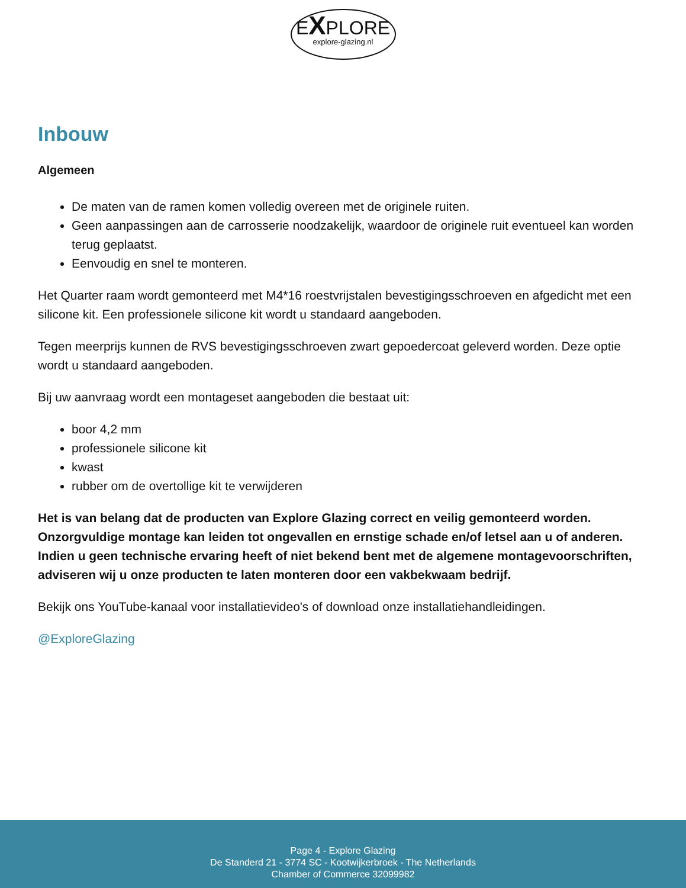EXPLORE
explore-glazing.nl
Inbouw
Algemeen
De maten van de ramen komen volledig overeen met de originele ruiten.
Geen aanpassingen aan de carrosserie noodzakelijk, waardoor de originele ruit eventueel kan worden terug geplaatst.
Eenvoudig en snel te monteren.
Het Quarter raam wordt gemonteerd met M4*16 roestvrijstalen bevestigingsschroeven en afgedicht met een silicone kit. Een professionele silicone kit wordt u standaard aangeboden.
Tegen meerprijs kunnen de RVS bevestigingsschroeven zwart gepoedercoat geleverd worden. Deze optie wordt u standaard aangeboden.
Bij uw aanvraag wordt een montageset aangeboden die bestaat uit:
boor 4,2 mm
professionele silicone kit
kwast
rubber om de overtollige kit te verwijderen
Het is van belang dat de producten van Explore Glazing correct en veilig gemonteerd worden. Onzorgvuldige montage kan leiden tot ongevallen en ernstige schade en/of letsel aan u of anderen. Indien u geen technische ervaring heeft of niet bekend bent met de algemene montagevoorschriften, adviseren wij u onze producten te laten monteren door een vakbekwaam bedrijf.
Bekijk ons YouTube-kanaal voor installatievideo's of download onze installatiehandleidingen.
@ExploreGlazing
Page 4 - Explore Glazing
De Standerd 21 - 3774 SC - Kootwijkerbroek - The Netherlands
Chamber of Commerce 32099982